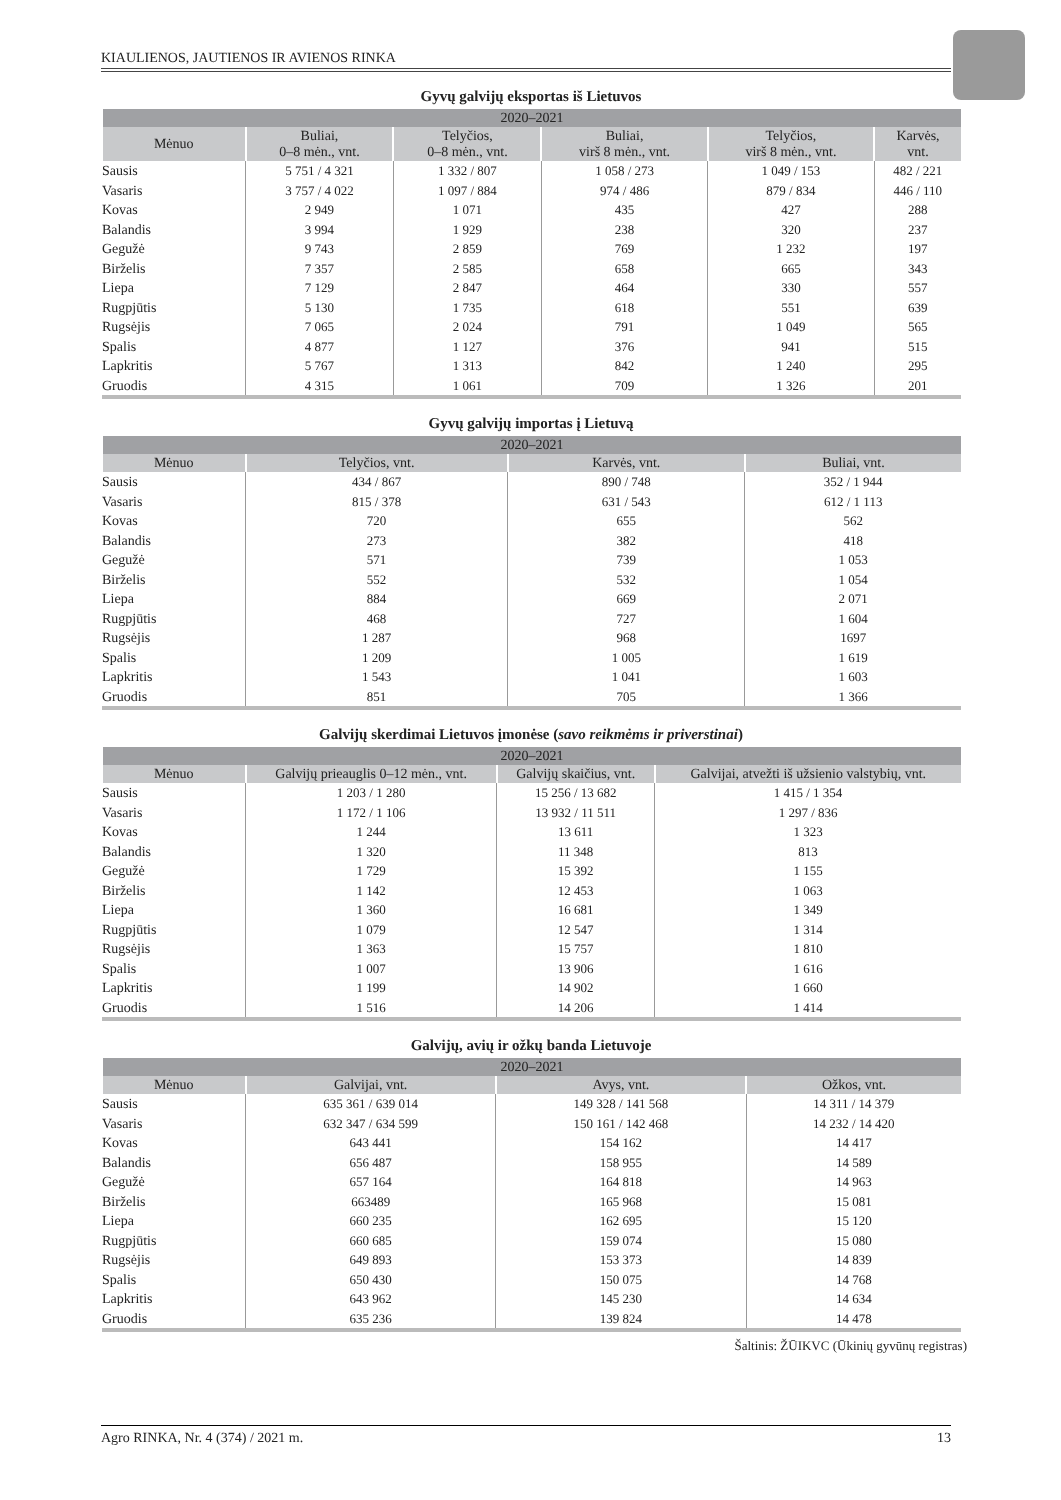KIAULIENOS, JAUTIENOS IR AVIENOS RINKA
Gyvų galvijų eksportas iš Lietuvos
| 2020–2021 | | | | | |
| --- | --- | --- | --- | --- | --- |
| Mėnuo | Buliai, 0–8 mėn., vnt. | Telyčios, 0–8 mėn., vnt. | Buliai, virš 8 mėn., vnt. | Telyčios, virš 8 mėn., vnt. | Karvės, vnt. |
| Sausis | 5 751 / 4 321 | 1 332 / 807 | 1 058 / 273 | 1 049 / 153 | 482 / 221 |
| Vasaris | 3 757 / 4 022 | 1 097 / 884 | 974 / 486 | 879 / 834 | 446 / 110 |
| Kovas | 2 949 | 1 071 | 435 | 427 | 288 |
| Balandis | 3 994 | 1 929 | 238 | 320 | 237 |
| Gegužė | 9 743 | 2 859 | 769 | 1 232 | 197 |
| Birželis | 7 357 | 2 585 | 658 | 665 | 343 |
| Liepa | 7 129 | 2 847 | 464 | 330 | 557 |
| Rugpjūtis | 5 130 | 1 735 | 618 | 551 | 639 |
| Rugsėjis | 7 065 | 2 024 | 791 | 1 049 | 565 |
| Spalis | 4 877 | 1 127 | 376 | 941 | 515 |
| Lapkritis | 5 767 | 1 313 | 842 | 1 240 | 295 |
| Gruodis | 4 315 | 1 061 | 709 | 1 326 | 201 |
Gyvų galvijų importas į Lietuvą
| 2020–2021 | | | |
| --- | --- | --- | --- |
| Mėnuo | Telyčios, vnt. | Karvės, vnt. | Buliai, vnt. |
| Sausis | 434 / 867 | 890 / 748 | 352 / 1 944 |
| Vasaris | 815 / 378 | 631 / 543 | 612 / 1 113 |
| Kovas | 720 | 655 | 562 |
| Balandis | 273 | 382 | 418 |
| Gegužė | 571 | 739 | 1 053 |
| Birželis | 552 | 532 | 1 054 |
| Liepa | 884 | 669 | 2 071 |
| Rugpjūtis | 468 | 727 | 1 604 |
| Rugsėjis | 1 287 | 968 | 1697 |
| Spalis | 1 209 | 1 005 | 1 619 |
| Lapkritis | 1 543 | 1 041 | 1 603 |
| Gruodis | 851 | 705 | 1 366 |
Galvijų skerdimai Lietuvos įmonėse (savo reikmėms ir priverstinai)
| 2020–2021 | | | |
| --- | --- | --- | --- |
| Mėnuo | Galvijų prieauglis 0–12 mėn., vnt. | Galvijų skaičius, vnt. | Galvijai, atvežti iš užsienio valstybių, vnt. |
| Sausis | 1 203 / 1 280 | 15 256 / 13 682 | 1 415 / 1 354 |
| Vasaris | 1 172 / 1 106 | 13 932 / 11 511 | 1 297 / 836 |
| Kovas | 1 244 | 13 611 | 1 323 |
| Balandis | 1 320 | 11 348 | 813 |
| Gegužė | 1 729 | 15 392 | 1 155 |
| Birželis | 1 142 | 12 453 | 1 063 |
| Liepa | 1 360 | 16 681 | 1 349 |
| Rugpjūtis | 1 079 | 12 547 | 1 314 |
| Rugsėjis | 1 363 | 15 757 | 1 810 |
| Spalis | 1 007 | 13 906 | 1 616 |
| Lapkritis | 1 199 | 14 902 | 1 660 |
| Gruodis | 1 516 | 14 206 | 1 414 |
Galvijų, avių ir ožkų banda Lietuvoje
| 2020–2021 | | | |
| --- | --- | --- | --- |
| Mėnuo | Galvijai, vnt. | Avys, vnt. | Ožkos, vnt. |
| Sausis | 635 361 / 639 014 | 149 328 / 141 568 | 14 311 / 14 379 |
| Vasaris | 632 347 / 634 599 | 150 161 / 142 468 | 14 232 / 14 420 |
| Kovas | 643 441 | 154 162 | 14 417 |
| Balandis | 656 487 | 158 955 | 14 589 |
| Gegužė | 657 164 | 164 818 | 14 963 |
| Birželis | 663489 | 165 968 | 15 081 |
| Liepa | 660 235 | 162 695 | 15 120 |
| Rugpjūtis | 660 685 | 159 074 | 15 080 |
| Rugsėjis | 649 893 | 153 373 | 14 839 |
| Spalis | 650 430 | 150 075 | 14 768 |
| Lapkritis | 643 962 | 145 230 | 14 634 |
| Gruodis | 635 236 | 139 824 | 14 478 |
Šaltinis: ŽŪIKVC (Ūkinių gyvūnų registras)
Agro RINKA, Nr. 4 (374) / 2021 m. 13